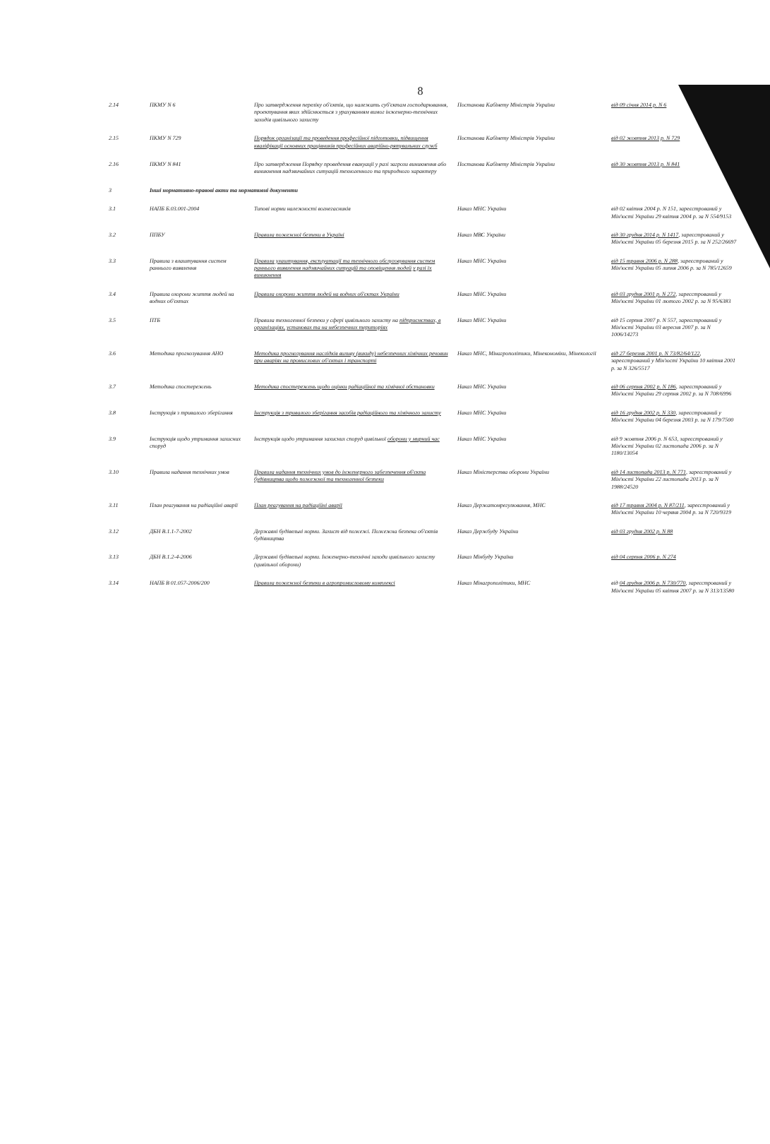8
| 2.14 | ПКМУ N 6 | Про затвердження переліку об'єктів, що належать суб'єктам господарювання, проектування яких здійснюється з урахуванням вимог інженерно-технічних заходів цивільного захисту | Постанова Кабінету Міністрів України | від 09 січня 2014 р. N 6 |
| 2.15 | ПКМУ N 729 | Порядок організації та проведення професійної підготовки, підвищення кваліфікації основних працівників професійних аварійно-рятувальних служб | Постанова Кабінету Міністрів України | від 02 жовтня 2013 р. N 729 |
| 2.16 | ПКМУ N 841 | Про затвердження Порядку проведення евакуації у разі загрози виникнення або виникнення надзвичайних ситуацій техногенного та природного характеру | Постанова Кабінету Міністрів України | від 30 жовтня 2013 р. N 841 |
| 3 | Інші нормативно-правові акти та нормативні документи | | | |
| 3.1 | НАПБ Б.03.001-2004 | Типові норми належності вогнегасників | Наказ МНС України | від 02 квітня 2004 р. N 151, зареєстрований у Мін'юсті України 29 квітня 2004 р. за N 554/9153 |
| 3.2 | ППБУ | Правила пожежної безпеки в Україні | Наказ МВС України | від 30 грудня 2014 р. N 1417 , зареєстрований у Мін'юсті України 05 березня 2015 р. за N 252/26697 |
| 3.3 | Правила з влаштування систем раннього виявлення | Правила улаштування, експлуатації та технічного обслуговування систем раннього виявлення надзвичайних ситуацій та оповіщення людей у разі їх виникнення | Наказ МНС України | від 15 травня 2006 р. N 288 , зареєстрований у Мін'юсті України 05 липня 2006 р. за N 785/12659 |
| 3.4 | Правила охорони життя людей на водних об'єктах | Правила охорони життя людей на водних об'єктах України | Наказ МНС України | від 03 грудня 2001 р. N 272 , зареєстрований у Мін'юсті України 01 лютого 2002 р. за N 95/6383 |
| 3.5 | ПТБ | Правила техногенної безпеки у сфері цивільного захисту на підприємствах, в організаціях, установах та на небезпечних територіях | Наказ МНС України | від 15 серпня 2007 р. N 557, зареєстрований у Мін'юсті України 03 вересня 2007 р. за N 1006/14273 |
| 3.6 | Методика прогнозування АНО | Методика прогнозування наслідків виливу (викиду) небезпечних хімічних речовин при аваріях на промислових об'єктах і транспорті | Наказ МНС, Мінагрополітики, Мінекономіки, Мінекології | від 27 березня 2001 р. N 73/82/64/122 , зареєстрований у Мін'юсті України 10 квітня 2001 р. за N 326/5517 |
| 3.7 | Методика спостережень | Методика спостережень щодо оцінки радіаційної та хімічної обстановки | Наказ МНС України | від 06 серпня 2002 р. N 186 , зареєстрований у Мін'юсті України 29 серпня 2002 р. за N 708/6996 |
| 3.8 | Інструкція з тривалого зберігання | Інструкція з тривалого зберігання засобів радіаційного та хімічного захисту | Наказ МНС України | від 16 грудня 2002 р. N 330 , зареєстрований у Мін'юсті України 04 березня 2003 р. за N 179/7500 |
| 3.9 | Інструкція щодо утримання захисних споруд | Інструкція щодо утримання захисних споруд цивільної оборони у мирний час | Наказ МНС України | від 9 жовтня 2006 р. N 653, зареєстрований у Мін'юсті України 02 листопада 2006 р. за N 1180/13054 |
| 3.10 | Правила надання технічних умов | Правила надання технічних умов до інженерного забезпечення об'єкта будівництва щодо пожежної та техногенної безпеки | Наказ Міністерства оборони України | від 14 листопада 2013 р. N 771 , зареєстрований у Мін'юсті України 22 листопада 2013 р. за N 1988/24520 |
| 3.11 | План реагування на радіаційні аварії | План реагування на радіаційні аварії | Наказ Держатомрегулювання, МНС | від 17 травня 2004 р. N 87/211 , зареєстрований у Мін'юсті України 10 червня 2004 р. за N 720/9319 |
| 3.12 | ДБН В.1.1-7-2002 | Державні будівельні норми. Захист від пожежі. Пожежна безпека об'єктів будівництва | Наказ Держбуду України | від 03 грудня 2002 р. N 88 |
| 3.13 | ДБН В.1.2-4-2006 | Державні будівельні норми. Інженерно-технічні заходи цивільного захисту (цивільної оборони) | Наказ Мінбуду України | від 04 серпня 2006 р. N 274 |
| 3.14 | НАПБ В 01.057-2006/200 | Правила пожежної безпеки в агропромисловому комплексі | Наказ Мінагрополітики, МНС | від 04 грудня 2006 р. N 730/770 , зареєстрований у Мін'юсті України 05 квітня 2007 р. за N 313/13580 |